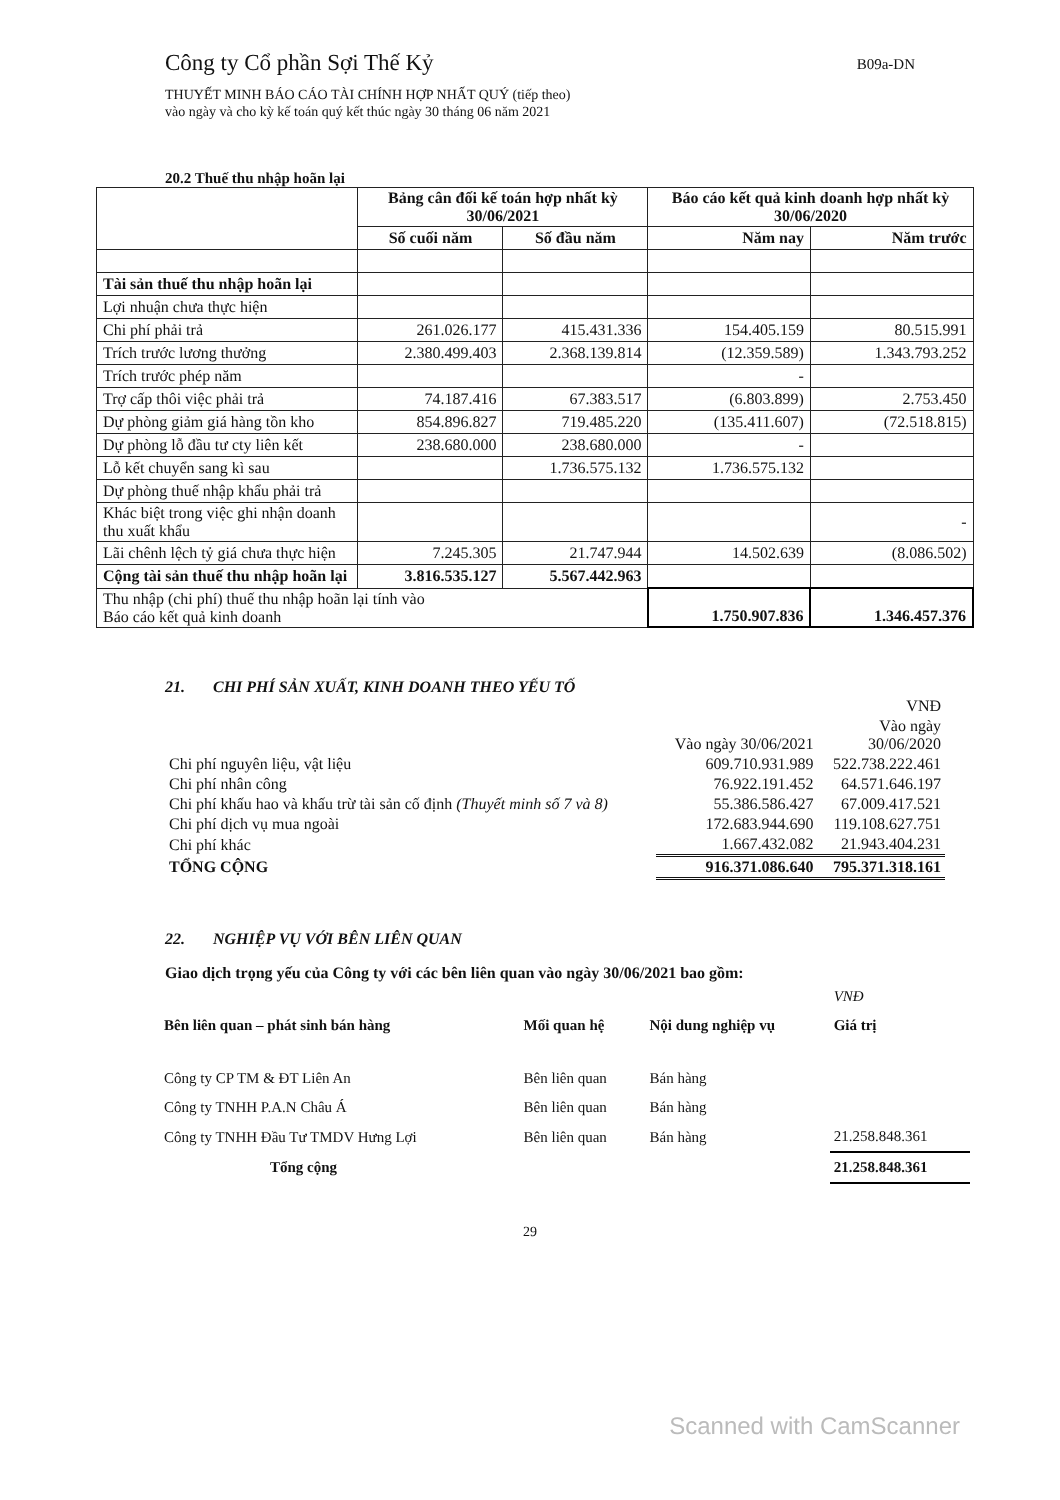Công ty Cổ phần Sợi Thế Kỷ
B09a-DN
THUYẾT MINH BÁO CÁO TÀI CHÍNH HỢP NHẤT QUÝ (tiếp theo)
vào ngày và cho kỳ kế toán quý kết thúc ngày 30 tháng 06 năm 2021
20.2 Thuế thu nhập hoãn lại
| | Bảng cân đối kế toán hợp nhất kỳ 30/06/2021 | | Báo cáo kết quả kinh doanh hợp nhất kỳ 30/06/2020 | |
| --- | --- | --- | --- | --- |
| | Số cuối năm | Số đầu năm | Năm nay | Năm trước |
| Tài sản thuế thu nhập hoãn lại | | | | |
| Lợi nhuận chưa thực hiện | | | | |
| Chi phí phải trả | 261.026.177 | 415.431.336 | 154.405.159 | 80.515.991 |
| Trích trước lương thưởng | 2.380.499.403 | 2.368.139.814 | (12.359.589) | 1.343.793.252 |
| Trích trước phép năm | | | - | |
| Trợ cấp thôi việc phải trả | 74.187.416 | 67.383.517 | (6.803.899) | 2.753.450 |
| Dự phòng giảm giá hàng tồn kho | 854.896.827 | 719.485.220 | (135.411.607) | (72.518.815) |
| Dự phòng lỗ đầu tư cty liên kết | 238.680.000 | 238.680.000 | - | |
| Lỗ kết chuyển sang kì sau | | 1.736.575.132 | 1.736.575.132 | |
| Dự phòng thuế nhập khẩu phải trả | | | | |
| Khác biệt trong việc ghi nhận doanh thu xuất khẩu | | | | - |
| Lãi chênh lệch tỷ giá chưa thực hiện | 7.245.305 | 21.747.944 | 14.502.639 | (8.086.502) |
| Cộng tài sản thuế thu nhập hoãn lại | 3.816.535.127 | 5.567.442.963 | | |
| Thu nhập (chi phí) thuế thu nhập hoãn lại tính vào Báo cáo kết quả kinh doanh | | | 1.750.907.836 | 1.346.457.376 |
21. CHI PHÍ SẢN XUẤT, KINH DOANH THEO YẾU TỐ
| | | VNĐ |
| | Vào ngày 30/06/2021 | Vào ngày 30/06/2020 |
| Chi phí nguyên liệu, vật liệu | 609.710.931.989 | 522.738.222.461 |
| Chi phí nhân công | 76.922.191.452 | 64.571.646.197 |
| Chi phí khấu hao và khấu trừ tài sản cố định (Thuyết minh số 7 và 8) | 55.386.586.427 | 67.009.417.521 |
| Chi phí dịch vụ mua ngoài | 172.683.944.690 | 119.108.627.751 |
| Chi phí khác | 1.667.432.082 | 21.943.404.231 |
| TỔNG CỘNG | 916.371.086.640 | 795.371.318.161 |
22. NGHIỆP VỤ VỚI BÊN LIÊN QUAN
Giao dịch trọng yếu của Công ty với các bên liên quan vào ngày 30/06/2021 bao gồm:
| | | | VNĐ |
| Bên liên quan – phát sinh bán hàng | Mối quan hệ | Nội dung nghiệp vụ | Giá trị |
| Công ty CP TM & ĐT Liên An | Bên liên quan | Bán hàng | |
| Công ty TNHH P.A.N Châu Á | Bên liên quan | Bán hàng | |
| Công ty TNHH Đầu Tư TMDV Hưng Lợi | Bên liên quan | Bán hàng | 21.258.848.361 |
| Tổng cộng | | | 21.258.848.361 |
29
Scanned with CamScanner